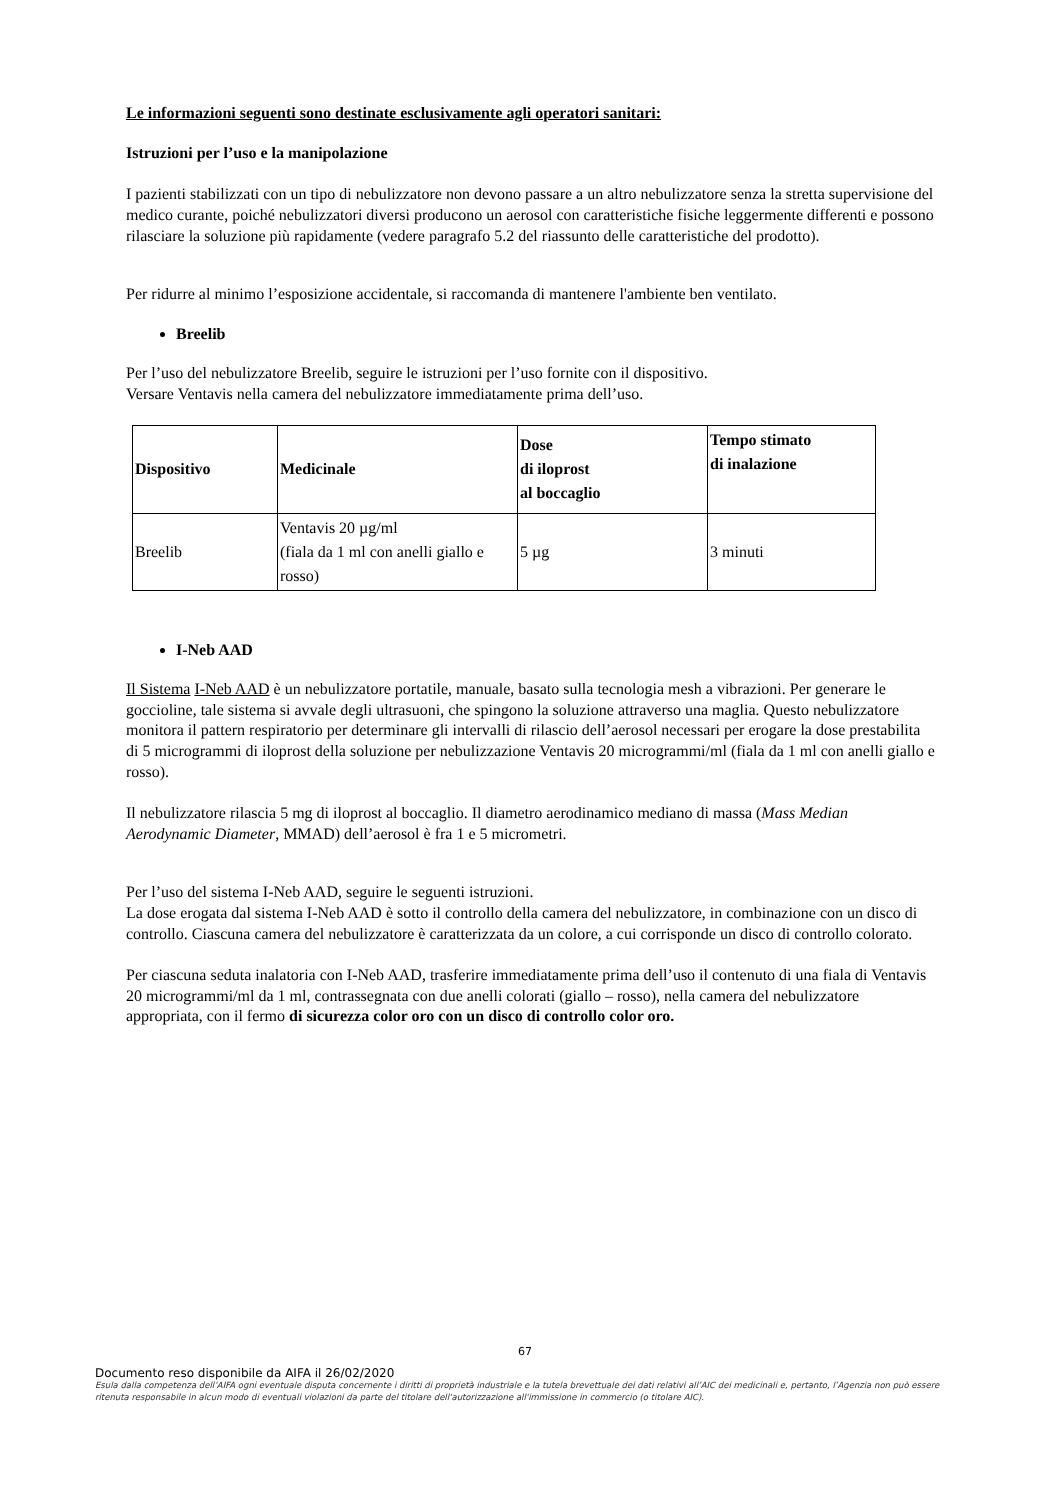Le informazioni seguenti sono destinate esclusivamente agli operatori sanitari:
Istruzioni per l’uso e la manipolazione
I pazienti stabilizzati con un tipo di nebulizzatore non devono passare a un altro nebulizzatore senza la stretta supervisione del medico curante, poiché nebulizzatori diversi producono un aerosol con caratteristiche fisiche leggermente differenti e possono rilasciare la soluzione più rapidamente (vedere paragrafo 5.2 del riassunto delle caratteristiche del prodotto).
Per ridurre al minimo l’esposizione accidentale, si raccomanda di mantenere l'ambiente ben ventilato.
Breelib
Per l’uso del nebulizzatore Breelib, seguire le istruzioni per l’uso fornite con il dispositivo.
Versare Ventavis nella camera del nebulizzatore immediatamente prima dell’uso.
| Dispositivo | Medicinale | Dose di iloprost al boccaglio | Tempo stimato di inalazione |
| --- | --- | --- | --- |
| Breelib | Ventavis 20 µg/ml (fiala da 1 ml con anelli giallo e rosso) | 5 µg | 3 minuti |
I-Neb AAD
Il Sistema I-Neb AAD è un nebulizzatore portatile, manuale, basato sulla tecnologia mesh a vibrazioni. Per generare le goccioline, tale sistema si avvale degli ultrasuoni, che spingono la soluzione attraverso una maglia. Questo nebulizzatore monitora il pattern respiratorio per determinare gli intervalli di rilascio dell’aerosol necessari per erogare la dose prestabilita di 5 microgrammi di iloprost della soluzione per nebulizzazione Ventavis 20 microgrammi/ml (fiala da 1 ml con anelli giallo e rosso).
Il nebulizzatore rilascia 5 mg di iloprost al boccaglio. Il diametro aerodinamico mediano di massa (Mass Median Aerodynamic Diameter, MMAD) dell’aerosol è fra 1 e 5 micrometri.
Per l’uso del sistema I-Neb AAD, seguire le seguenti istruzioni.
La dose erogata dal sistema I-Neb AAD è sotto il controllo della camera del nebulizzatore, in combinazione con un disco di controllo. Ciascuna camera del nebulizzatore è caratterizzata da un colore, a cui corrisponde un disco di controllo colorato.
Per ciascuna seduta inalatoria con I-Neb AAD, trasferire immediatamente prima dell’uso il contenuto di una fiala di Ventavis 20 microgrammi/ml da 1 ml, contrassegnata con due anelli colorati (giallo – rosso), nella camera del nebulizzatore appropriata, con il fermo di sicurezza color oro con un disco di controllo color oro.
67
Documento reso disponibile da AIFA il 26/02/2020
Esula dalla competenza dell’AIFA ogni eventuale disputa concernente i diritti di proprietà industriale e la tutela brevettuale dei dati relativi all’AIC dei medicinali e, pertanto, l’Agenzia non può essere ritenuta responsabile in alcun modo di eventuali violazioni da parte del titolare dell'autorizzazione all'immissione in commercio (o titolare AIC).